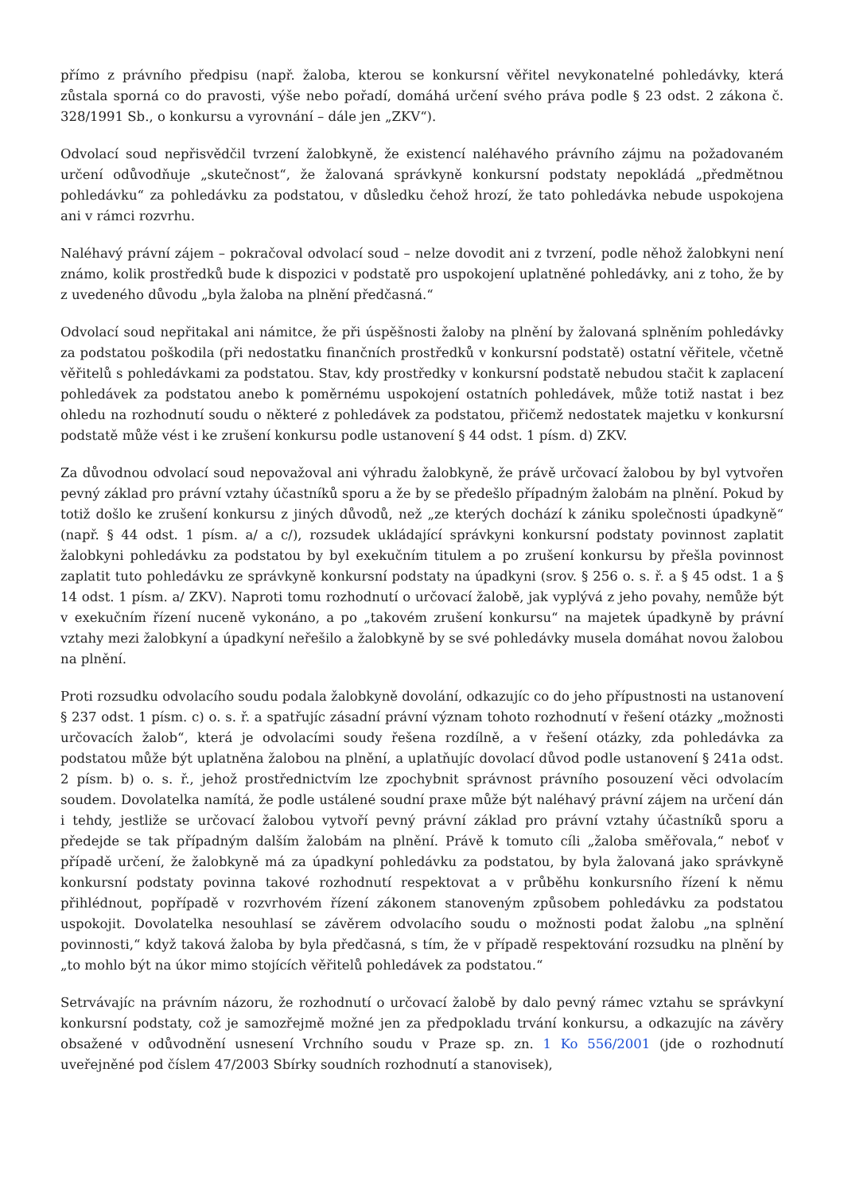přímo z právního předpisu (např. žaloba, kterou se konkursní věřitel nevykonatelné pohledávky, která zůstala sporná co do pravosti, výše nebo pořadí, domáhá určení svého práva podle § 23 odst. 2 zákona č. 328/1991 Sb., o konkursu a vyrovnání – dále jen „ZKV“).
Odvolací soud nepřisvědčil tvrzení žalobkyně, že existencí naléhavého právního zájmu na požadovaném určení odůvodňuje „skutečnost“, že žalovaná správkyně konkursní podstaty nepokládá „předmětnou pohledávku“ za pohledávku za podstatou, v důsledku čehož hrozí, že tato pohledávka nebude uspokojena ani v rámci rozvrhu.
Naléhavý právní zájem – pokračoval odvolací soud – nelze dovodit ani z tvrzení, podle něhož žalobkyni není známo, kolik prostředků bude k dispozici v podstatě pro uspokojení uplatněné pohledávky, ani z toho, že by z uvedeného důvodu „byla žaloba na plnění předčasná.“
Odvolací soud nepřitakal ani námitce, že při úspěšnosti žaloby na plnění by žalovaná splněním pohledávky za podstatou poškodila (při nedostatku finančních prostředků v konkursní podstatě) ostatní věřitele, včetně věřitelů s pohledávkami za podstatou. Stav, kdy prostředky v konkursní podstatě nebudou stačit k zaplacení pohledávek za podstatou anebo k poměrnému uspokojení ostatních pohledávek, může totiž nastat i bez ohledu na rozhodnutí soudu o některé z pohledávek za podstatou, přičemž nedostatek majetku v konkursní podstatě může vést i ke zrušení konkursu podle ustanovení § 44 odst. 1 písm. d) ZKV.
Za důvodnou odvolací soud nepovažoval ani výhradu žalobkyně, že právě určovací žalobou by byl vytvořen pevný základ pro právní vztahy účastníků sporu a že by se předešlo případným žalobám na plnění. Pokud by totiž došlo ke zrušení konkursu z jiných důvodů, než „ze kterých dochází k zániku společnosti úpadkyně“ (např. § 44 odst. 1 písm. a/ a c/), rozsudek ukládající správkyni konkursní podstaty povinnost zaplatit žalobkyni pohledávku za podstatou by byl exekučním titulem a po zrušení konkursu by přešla povinnost zaplatit tuto pohledávku ze správkyně konkursní podstaty na úpadkyni (srov. § 256 o. s. ř. a § 45 odst. 1 a § 14 odst. 1 písm. a/ ZKV). Naproti tomu rozhodnutí o určovací žalobě, jak vyplývá z jeho povahy, nemůže být v exekučním řízení nuceně vykonáno, a po „takovém zrušení konkursu“ na majetek úpadkyně by právní vztahy mezi žalobkyní a úpadkyní neřešilo a žalobkyně by se své pohledávky musela domáhat novou žalobou na plnění.
Proti rozsudku odvolacího soudu podala žalobkyně dovolání, odkazujíc co do jeho přípustnosti na ustanovení § 237 odst. 1 písm. c) o. s. ř. a spatřujíc zásadní právní význam tohoto rozhodnutí v řešení otázky „možnosti určovacích žalob“, která je odvolacími soudy řešena rozdílně, a v řešení otázky, zda pohledávka za podstatou může být uplatněna žalobou na plnění, a uplatňujíc dovolací důvod podle ustanovení § 241a odst. 2 písm. b) o. s. ř., jehož prostřednictvím lze zpochybnit správnost právního posouzení věci odvolacím soudem. Dovolatelka namítá, že podle ustálené soudní praxe může být naléhavý právní zájem na určení dán i tehdy, jestliže se určovací žalobou vytvoří pevný právní základ pro právní vztahy účastníků sporu a předejde se tak případným dalším žalobám na plnění. Právě k tomuto cíli „žaloba směřovala,“ neboť v případě určení, že žalobkyně má za úpadkyní pohledávku za podstatou, by byla žalovaná jako správkyně konkursní podstaty povinna takové rozhodnutí respektovat a v průběhu konkursního řízení k němu přihlédnout, popřípadě v rozvrhovém řízení zákonem stanoveným způsobem pohledávku za podstatou uspokojit. Dovolatelka nesouhlasí se závěrem odvolacího soudu o možnosti podat žalobu „na splnění povinnosti,“ když taková žaloba by byla předčasná, s tím, že v případě respektování rozsudku na plnění by „to mohlo být na úkor mimo stojících věřitelů pohledávek za podstatou.“
Setrvávajíc na právním názoru, že rozhodnutí o určovací žalobě by dalo pevný rámec vztahu se správkyní konkursní podstaty, což je samozřejmě možné jen za předpokladu trvání konkursu, a odkazujíc na závěry obsažené v odůvodnění usnesení Vrchního soudu v Praze sp. zn. 1 Ko 556/2001 (jde o rozhodnutí uveřejněné pod číslem 47/2003 Sbírky soudních rozhodnutí a stanovisek),